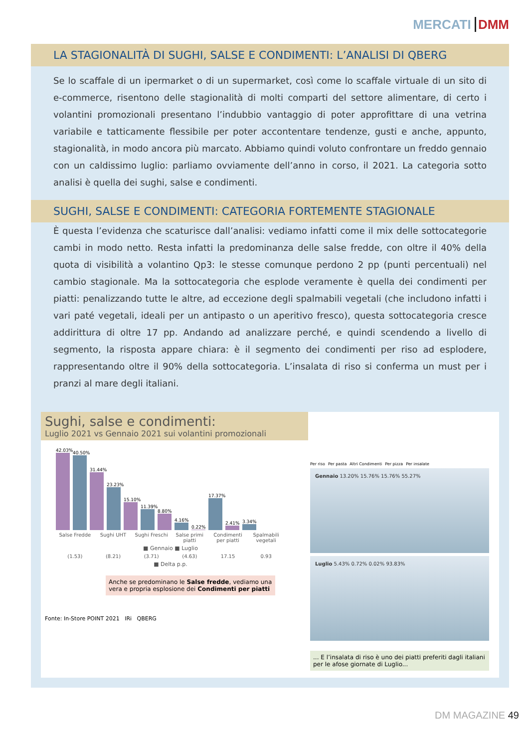MERCATI DMM
LA STAGIONALITÀ DI SUGHI, SALSE E CONDIMENTI: L’ANALISI DI QBERG
Se lo scaffale di un ipermarket o di un supermarket, così come lo scaffale virtuale di un sito di e-commerce, risentono delle stagionalità di molti comparti del settore alimentare, di certo i volantini promozionali presentano l’indubbio vantaggio di poter approfittare di una vetrina variabile e tatticamente flessibile per poter accontentare tendenze, gusti e anche, appunto, stagionalità, in modo ancora più marcato. Abbiamo quindi voluto confrontare un freddo gennaio con un caldissimo luglio: parliamo ovviamente dell’anno in corso, il 2021. La categoria sotto analisi è quella dei sughi, salse e condimenti.
SUGHI, SALSE E CONDIMENTI: CATEGORIA FORTEMENTE STAGIONALE
È questa l’evidenza che scaturisce dall’analisi: vediamo infatti come il mix delle sottocategorie cambi in modo netto. Resta infatti la predominanza delle salse fredde, con oltre il 40% della quota di visibilità a volantino Qp3: le stesse comunque perdono 2 pp (punti percentuali) nel cambio stagionale. Ma la sottocategoria che esplode veramente è quella dei condimenti per piatti: penalizzando tutte le altre, ad eccezione degli spalmabili vegetali (che includono infatti i vari paté vegetali, ideali per un antipasto o un aperitivo fresco), questa sottocategoria cresce addirittura di oltre 17 pp. Andando ad analizzare perché, e quindi scendendo a livello di segmento, la risposta appare chiara: è il segmento dei condimenti per riso ad esplodere, rappresentando oltre il 90% della sottocategoria. L’insalata di riso si conferma un must per i pranzi al mare degli italiani.
Sughi, salse e condimenti:
Luglio 2021 vs Gennaio 2021 sui volantini promozionali
42.03%
40.50%
31.44%
23.23%
15.10%
11.39%
8.80%
4.16%
0.22%
17.37%
2.41%
3.34%
Salse Fredde Sughi UHT Sughi Freschi Salse primi piatti Condimenti per piatti Spalmabili vegetali
■ Gennaio ■ Luglio
(1.53) (8.21) (3.71) (4.63) 17.15 0.93
■ Delta p.p.
Anche se predominano le Salse fredde, vediamo una vera e propria esplosione dei Condimenti per piatti
Fonte: In-Store POINT 2021 IRi QBERG
Per riso Per pasta Altri Condimenti Per pizza Per insalate
Gennaio 13.20% 15.76% 15.76% 55.27%
Luglio 5.43% 0.72% 0.02% 93.83%
... E l’insalata di riso è uno dei piatti preferiti dagli italiani per le afose giornate di Luglio...
DM MAGAZINE 49